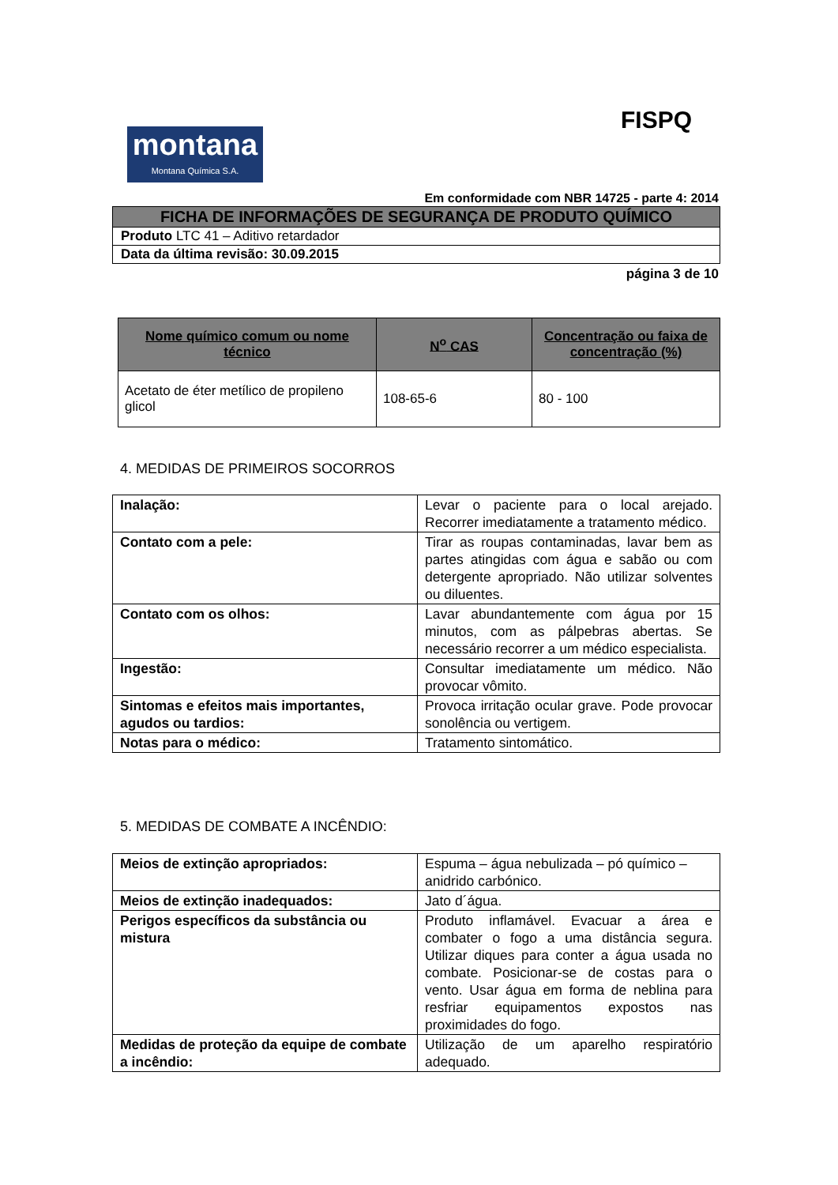FISPQ
montana
Montana Química S.A.
Em conformidade com NBR 14725 - parte 4: 2014
| FICHA DE INFORMAÇÕES DE SEGURANÇA DE PRODUTO QUÍMICO |
| Produto LTC 41 – Aditivo retardador |
| Data da última revisão: 30.09.2015 |
página 3 de 10
| Nome químico comum ou nome técnico | N<sup>o</sup> CAS | Concentração ou faixa de concentração (%) |
| --- | --- | --- |
| Acetato de éter metílico de propileno glicol | 108-65-6 | 80 - 100 |
4. MEDIDAS DE PRIMEIROS SOCORROS
| Inalação: | Levar o paciente para o local arejado. Recorrer imediatamente a tratamento médico. |
| Contato com a pele: | Tirar as roupas contaminadas, lavar bem as partes atingidas com água e sabão ou com detergente apropriado. Não utilizar solventes ou diluentes. |
| Contato com os olhos: | Lavar abundantemente com água por 15 minutos, com as pálpebras abertas. Se necessário recorrer a um médico especialista. |
| Ingestão: | Consultar imediatamente um médico. Não provocar vômito. |
| Sintomas e efeitos mais importantes, agudos ou tardios: | Provoca irritação ocular grave. Pode provocar sonolência ou vertigem. |
| Notas para o médico: | Tratamento sintomático. |
5. MEDIDAS DE COMBATE A INCÊNDIO:
| Meios de extinção apropriados: | Espuma – água nebulizada – pó químico – anidrido carbónico. |
| Meios de extinção inadequados: | Jato d´água. |
| Perigos específicos da substância ou mistura | Produto inflamável. Evacuar a área e combater o fogo a uma distância segura. Utilizar diques para conter a água usada no combate. Posicionar-se de costas para o vento. Usar água em forma de neblina para resfriar equipamentos expostos nas proximidades do fogo. |
| Medidas de proteção da equipe de combate a incêndio: | Utilização de um aparelho respiratório adequado. |